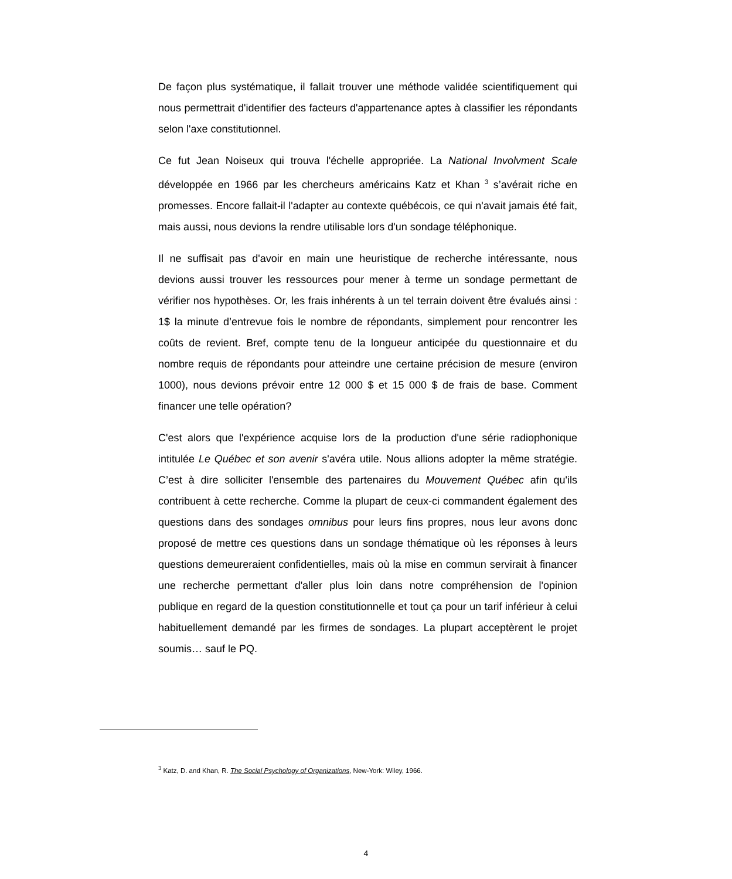De façon plus systématique, il fallait trouver une méthode validée scientifiquement qui nous permettrait d'identifier des facteurs d'appartenance aptes à classifier les répondants selon l'axe constitutionnel.
Ce fut Jean Noiseux qui trouva l'échelle appropriée. La National Involvment Scale développée en 1966 par les chercheurs américains Katz et Khan <sup>3</sup> s’avérait riche en promesses. Encore fallait-il l'adapter au contexte québécois, ce qui n'avait jamais été fait, mais aussi, nous devions la rendre utilisable lors d'un sondage téléphonique.
Il ne suffisait pas d'avoir en main une heuristique de recherche intéressante, nous devions aussi trouver les ressources pour mener à terme un sondage permettant de vérifier nos hypothèses. Or, les frais inhérents à un tel terrain doivent être évalués ainsi : 1$ la minute d’entrevue fois le nombre de répondants, simplement pour rencontrer les coûts de revient. Bref, compte tenu de la longueur anticipée du questionnaire et du nombre requis de répondants pour atteindre une certaine précision de mesure (environ 1000), nous devions prévoir entre 12 000 $ et 15 000 $ de frais de base. Comment financer une telle opération?
C'est alors que l'expérience acquise lors de la production d'une série radiophonique intitulée Le Québec et son avenir s'avéra utile. Nous allions adopter la même stratégie. C’est à dire solliciter l'ensemble des partenaires du Mouvement Québec afin qu'ils contribuent à cette recherche. Comme la plupart de ceux-ci commandent également des questions dans des sondages omnibus pour leurs fins propres, nous leur avons donc proposé de mettre ces questions dans un sondage thématique où les réponses à leurs questions demeureraient confidentielles, mais où la mise en commun servirait à financer une recherche permettant d'aller plus loin dans notre compréhension de l'opinion publique en regard de la question constitutionnelle et tout ça pour un tarif inférieur à celui habituellement demandé par les firmes de sondages. La plupart acceptèrent le projet soumis… sauf le PQ.
<sup>3</sup> Katz, D. and Khan, R. The Social Psychology of Organizations, New-York: Wiley, 1966.
4